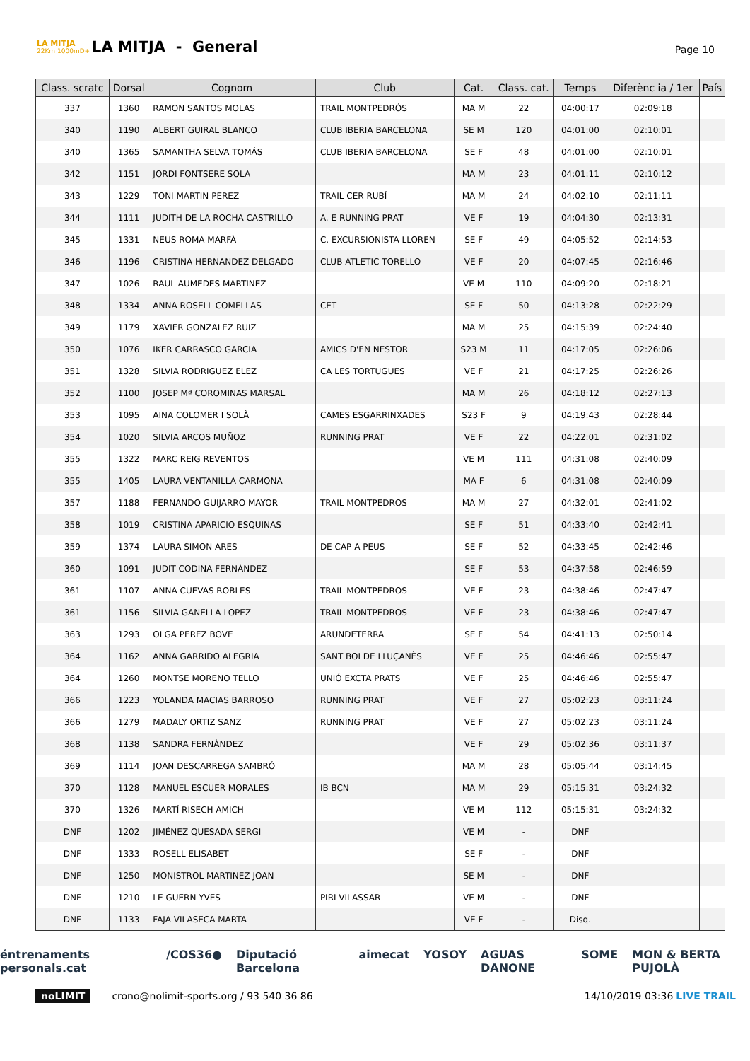LA MITJA
22Km 1000mD+
LA MITJA - General
Page 10
| Class. scratc | Dorsal | Cognom | Club | Cat. | Class. cat. | Temps | Diferènc ia / 1er | País |
| --- | --- | --- | --- | --- | --- | --- | --- | --- |
| 337 | 1360 | RAMON SANTOS MOLAS | TRAIL MONTPEDRÓS | MA M | 22 | 04:00:17 | 02:09:18 | |
| 340 | 1190 | ALBERT GUIRAL BLANCO | CLUB IBERIA BARCELONA | SE M | 120 | 04:01:00 | 02:10:01 | |
| 340 | 1365 | SAMANTHA SELVA TOMÁS | CLUB IBERIA BARCELONA | SE F | 48 | 04:01:00 | 02:10:01 | |
| 342 | 1151 | JORDI FONTSERE SOLA | | MA M | 23 | 04:01:11 | 02:10:12 | |
| 343 | 1229 | TONI MARTIN PEREZ | TRAIL CER RUBÍ | MA M | 24 | 04:02:10 | 02:11:11 | |
| 344 | 1111 | JUDITH DE LA ROCHA CASTRILLO | A. E RUNNING PRAT | VE F | 19 | 04:04:30 | 02:13:31 | |
| 345 | 1331 | NEUS ROMA MARFÀ | C. EXCURSIONISTA LLOREN | SE F | 49 | 04:05:52 | 02:14:53 | |
| 346 | 1196 | CRISTINA HERNANDEZ DELGADO | CLUB ATLETIC TORELLO | VE F | 20 | 04:07:45 | 02:16:46 | |
| 347 | 1026 | RAUL AUMEDES MARTINEZ | | VE M | 110 | 04:09:20 | 02:18:21 | |
| 348 | 1334 | ANNA ROSELL COMELLAS | CET | SE F | 50 | 04:13:28 | 02:22:29 | |
| 349 | 1179 | XAVIER GONZALEZ RUIZ | | MA M | 25 | 04:15:39 | 02:24:40 | |
| 350 | 1076 | IKER CARRASCO GARCIA | AMICS D'EN NESTOR | S23 M | 11 | 04:17:05 | 02:26:06 | |
| 351 | 1328 | SILVIA RODRIGUEZ ELEZ | CA LES TORTUGUES | VE F | 21 | 04:17:25 | 02:26:26 | |
| 352 | 1100 | JOSEP Mª COROMINAS MARSAL | | MA M | 26 | 04:18:12 | 02:27:13 | |
| 353 | 1095 | AINA COLOMER I SOLÀ | CAMES ESGARRINXADES | S23 F | 9 | 04:19:43 | 02:28:44 | |
| 354 | 1020 | SILVIA ARCOS MUÑOZ | RUNNING PRAT | VE F | 22 | 04:22:01 | 02:31:02 | |
| 355 | 1322 | MARC REIG REVENTOS | | VE M | 111 | 04:31:08 | 02:40:09 | |
| 355 | 1405 | LAURA VENTANILLA CARMONA | | MA F | 6 | 04:31:08 | 02:40:09 | |
| 357 | 1188 | FERNANDO GUIJARRO MAYOR | TRAIL MONTPEDROS | MA M | 27 | 04:32:01 | 02:41:02 | |
| 358 | 1019 | CRISTINA APARICIO ESQUINAS | | SE F | 51 | 04:33:40 | 02:42:41 | |
| 359 | 1374 | LAURA SIMON ARES | DE CAP A PEUS | SE F | 52 | 04:33:45 | 02:42:46 | |
| 360 | 1091 | JUDIT CODINA FERNÁNDEZ | | SE F | 53 | 04:37:58 | 02:46:59 | |
| 361 | 1107 | ANNA CUEVAS ROBLES | TRAIL MONTPEDROS | VE F | 23 | 04:38:46 | 02:47:47 | |
| 361 | 1156 | SILVIA GANELLA LOPEZ | TRAIL MONTPEDROS | VE F | 23 | 04:38:46 | 02:47:47 | |
| 363 | 1293 | OLGA PEREZ BOVE | ARUNDETERRA | SE F | 54 | 04:41:13 | 02:50:14 | |
| 364 | 1162 | ANNA GARRIDO ALEGRIA | SANT BOI DE LLUÇANÈS | VE F | 25 | 04:46:46 | 02:55:47 | |
| 364 | 1260 | MONTSE MORENO TELLO | UNIÓ EXCTA PRATS | VE F | 25 | 04:46:46 | 02:55:47 | |
| 366 | 1223 | YOLANDA MACIAS BARROSO | RUNNING PRAT | VE F | 27 | 05:02:23 | 03:11:24 | |
| 366 | 1279 | MADALY ORTIZ SANZ | RUNNING PRAT | VE F | 27 | 05:02:23 | 03:11:24 | |
| 368 | 1138 | SANDRA FERNÀNDEZ | | VE F | 29 | 05:02:36 | 03:11:37 | |
| 369 | 1114 | JOAN DESCARREGA SAMBRÓ | | MA M | 28 | 05:05:44 | 03:14:45 | |
| 370 | 1128 | MANUEL ESCUER MORALES | IB BCN | MA M | 29 | 05:15:31 | 03:24:32 | |
| 370 | 1326 | MARTÍ RISECH AMICH | | VE M | 112 | 05:15:31 | 03:24:32 | |
| DNF | 1202 | JIMÉNEZ QUESADA SERGI | | VE M | - | DNF | | |
| DNF | 1333 | ROSELL ELISABET | | SE F | - | DNF | | |
| DNF | 1250 | MONISTROL MARTINEZ JOAN | | SE M | - | DNF | | |
| DNF | 1210 | LE GUERN YVES | PIRI VILASSAR | VE M | - | DNF | | |
| DNF | 1133 | FAJA VILASECA MARTA | | VE F | - | Disq. | | |
éntrenaments personals.cat /COS36● Diputació Barcelona aimecat YOSOY AGUAS DANONE SOME MON & BERTA PUJOLÀ
noLIMIT crono@nolimit-sports.org / 93 540 36 86 14/10/2019 03:36 LIVE TRAIL